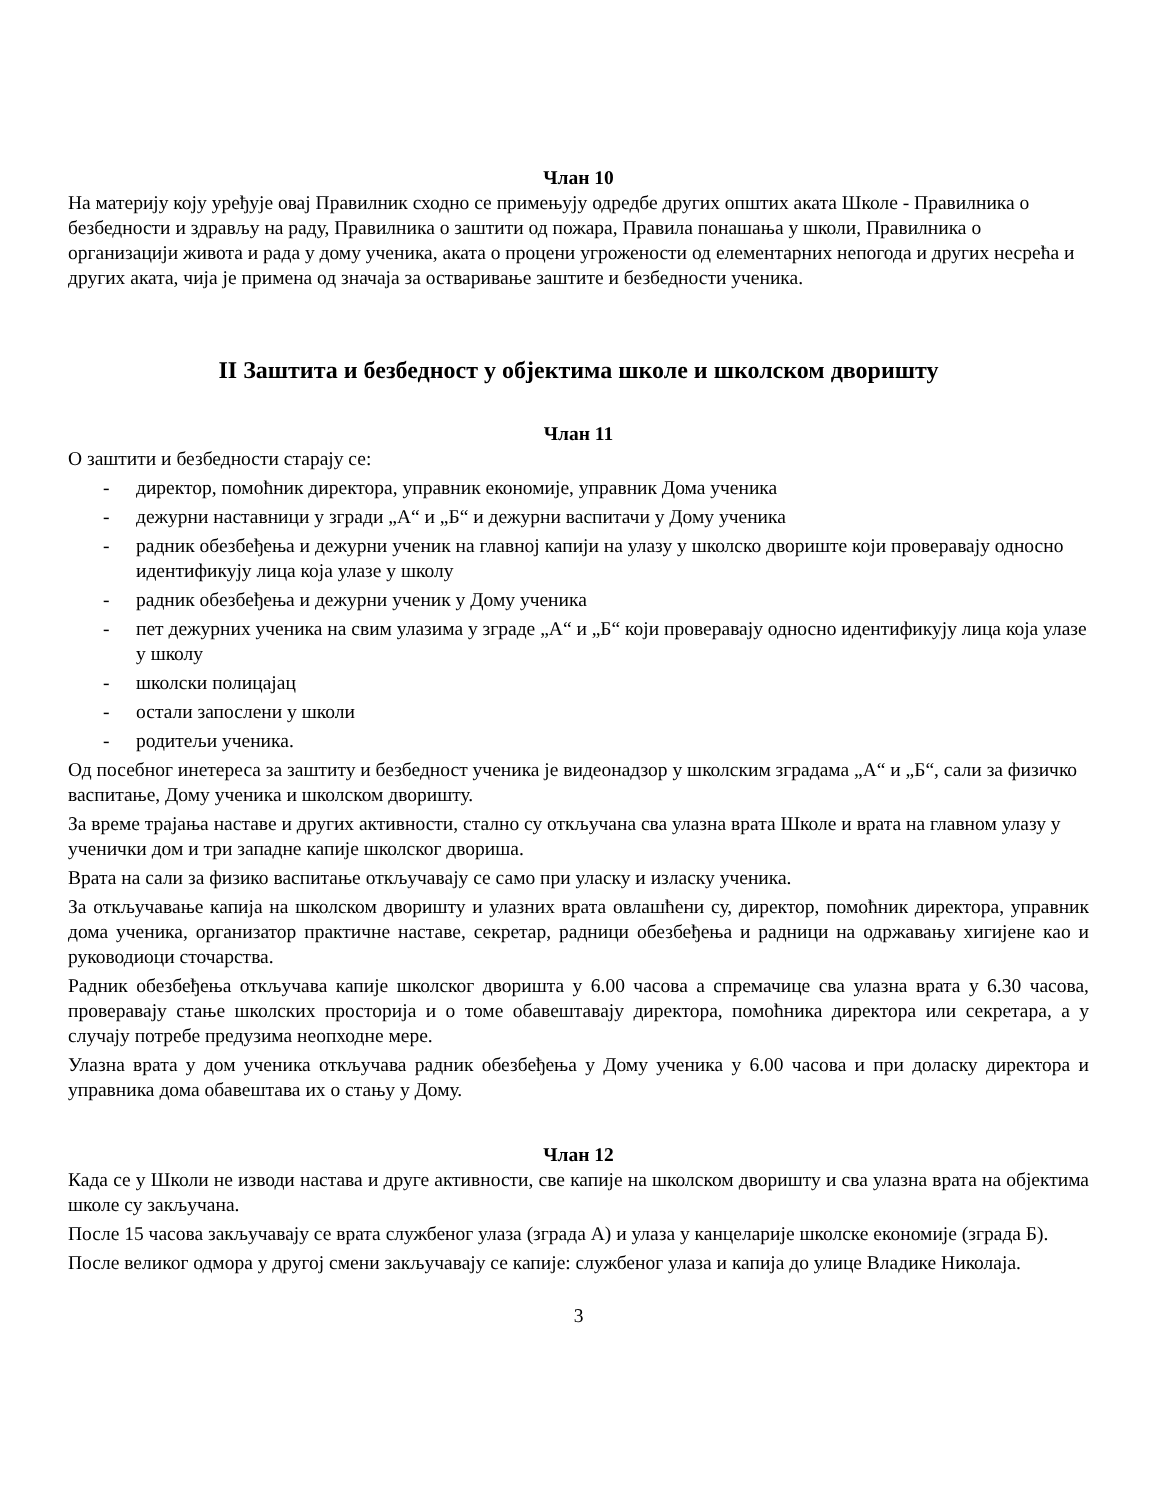Члан 10
На материју коју уређује овај Правилник сходно се примењују одредбе других општих аката Школе - Правилника о безбедности и здрављу на раду, Правилника о заштити од пожара, Правила понашања у школи, Правилника о организацији живота и рада у дому ученика, аката о процени угрожености од елементарних непогода и других несрећа и других аката, чија је примена од значаја за остваривање заштите и безбедности ученика.
II Заштита и безбедност у објектима школе и школском дворишту
Члан 11
О заштити и безбедности старају се:
- директор, помоћник директора, управник економије, управник Дома ученика
- дежурни наставници у згради „А“ и „Б“ и дежурни васпитачи у Дому ученика
- радник обезбеђења и дежурни ученик на главној капији на улазу у школско двориште који проверавају односно идентификују лица која улазе у школу
- радник обезбеђења и дежурни ученик у Дому ученика
- пет дежурних ученика на свим улазима у зграде „А“ и „Б“ који проверавају односно идентификују лица која улазе у школу
- школски полицајац
- остали запослени у школи
- родитељи ученика.
Од посебног инетереса за заштиту и безбедност ученика је видеонадзор у школским зградама „А“ и „Б“, сали за физичко васпитање, Дому ученика и школском дворишту.
За време трајања наставе и других активности, стално су откључана сва улазна врата Школе и врата на главном улазу у ученички дом и три западне капије школског двориша.
Врата на сали за физико васпитање откључавају се само при уласку и изласку ученика.
За откључавање капија на школском дворишту и улазних врата овлашћени су, директор, помоћник директора, управник дома ученика, организатор практичне наставе, секретар, радници обезбеђења и радници на одржавању хигијене као и руководиоци сточарства.
Радник обезбеђења откључава капије школског дворишта у 6.00 часова а спремачице сва улазна врата у 6.30 часова, проверавају стање школских просторија и о томе обавештавају директора, помоћника директора или секретара, а у случају потребе предузима неопходне мере.
Улазна врата у дом ученика откључава радник обезбеђења у Дому ученика у 6.00 часова и при доласку директора и управника дома обавештава их о стању у Дому.
Члан 12
Када се у Школи не изводи настава и друге активности, све капије на школском дворишту и сва улазна врата на објектима школе су закључана.
После 15 часова закључавају се врата службеног улаза (зграда А) и улаза у канцеларије школске економије (зграда Б).
После великог одмора у другој смени закључавају се капије: службеног улаза и капија до улице Владике Николаја.
3